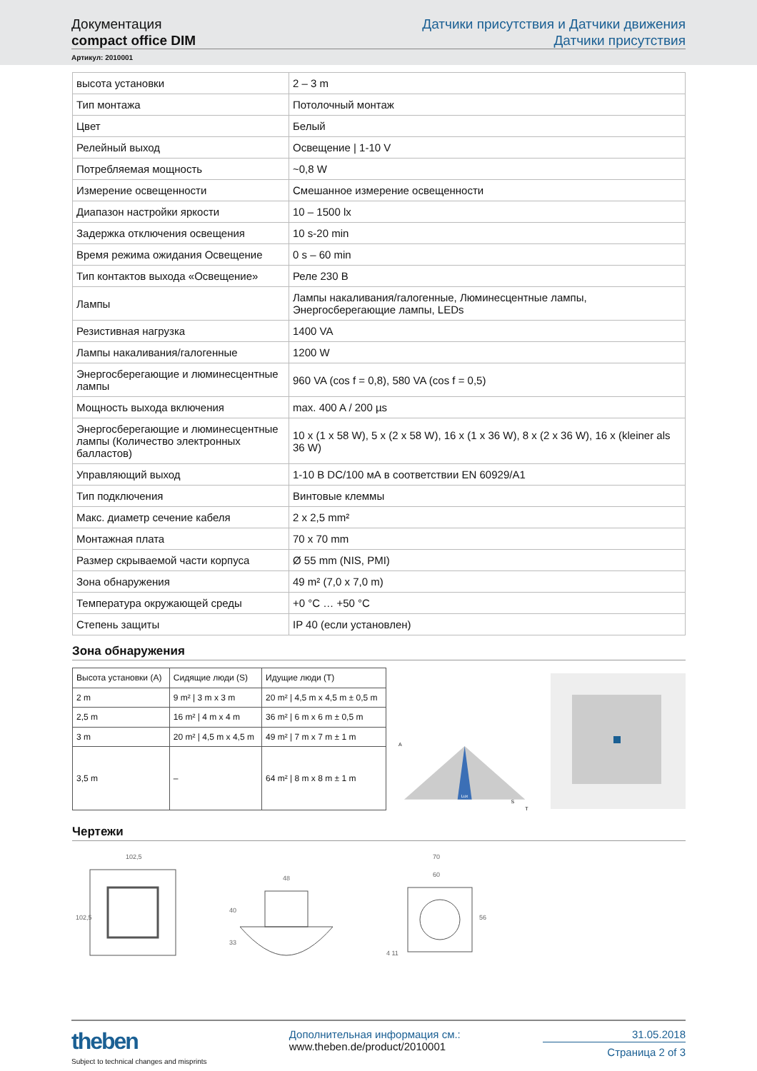Документация
compact office DIM
Датчики присутствия и Датчики движения
Датчики присутствия
Артикул: 2010001
| высота установки | 2 – 3 m |
| Тип монтажа | Потолочный монтаж |
| Цвет | Белый |
| Релейный выход | Освещение / 1-10 V |
| Потребляемая мощность | ~0,8 W |
| Измерение освещенности | Смешанное измерение освещенности |
| Диапазон настройки яркости | 10 – 1500 lx |
| Задержка отключения освещения | 10 s-20 min |
| Время режима ожидания Освещение | 0 s – 60 min |
| Тип контактов выхода «Освещение» | Реле 230 В |
| Лампы | Лампы накаливания/галогенные, Люминесцентные лампы, Энергосберегающие лампы, LEDs |
| Резистивная нагрузка | 1400 VA |
| Лампы накаливания/галогенные | 1200 W |
| Энергосберегающие и люминесцентные лампы | 960 VA (cos f = 0,8), 580 VA (cos f = 0,5) |
| Мощность выхода включения | max. 400 A / 200 µs |
| Энергосберегающие и люминесцентные лампы (Количество электронных балластов) | 10 x (1 x 58 W), 5 x (2 x 58 W), 16 x (1 x 36 W), 8 x (2 x 36 W), 16 x (kleiner als 36 W) |
| Управляющий выход | 1-10 В DC/100 мА в соответствии EN 60929/A1 |
| Тип подключения | Винтовые клеммы |
| Макс. диаметр сечение кабеля | 2 x 2,5 mm² |
| Монтажная плата | 70 x 70 mm |
| Размер скрываемой части корпуса | Ø 55 mm (NIS, PMI) |
| Зона обнаружения | 49 m² (7,0 x 7,0 m) |
| Температура окружающей среды | +0 °C … +50 °C |
| Степень защиты | IP 40 (если установлен) |
Зона обнаружения
| Высота установки (A) | Сидящие люди (S) | Идущие люди (T) |
| --- | --- | --- |
| 2 m | 9 m² / 3 m x 3 m | 20 m² / 4,5 m x 4,5 m ± 0,5 m |
| 2,5 m | 16 m² / 4 m x 4 m | 36 m² / 6 m x 6 m ± 0,5 m |
| 3 m | 20 m² / 4,5 m x 4,5 m | 49 m² / 7 m x 7 m ± 1 m |
| 3,5 m | – | 64 m² / 8 m x 8 m ± 1 m |
Lux
A
S
T
Чертежи
102,5
102,5
48
40
33
70
60
56
4 11
theben
Subject to technical changes and misprints
Дополнительная информация см.:
www.theben.de/product/2010001
31.05.2018
Страница 2 of 3